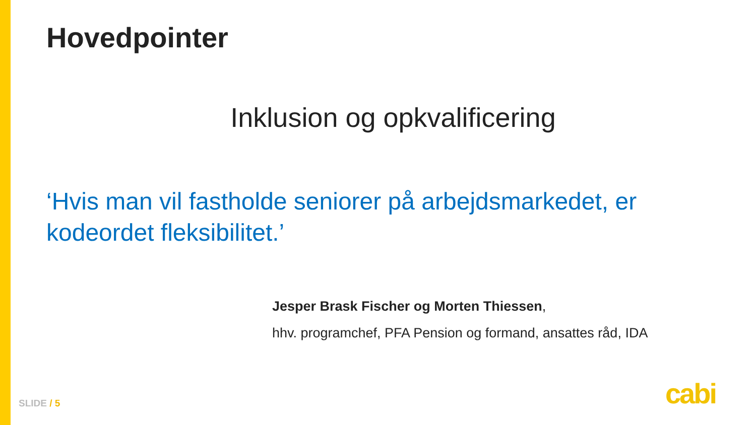Hovedpointer
Inklusion og opkvalificering
‘Hvis man vil fastholde seniorer på arbejdsmarkedet, er kodeordet fleksibilitet.’
Jesper Brask Fischer og Morten Thiessen,
hhv. programchef, PFA Pension og formand, ansattes råd, IDA
SLIDE / 5 cabi